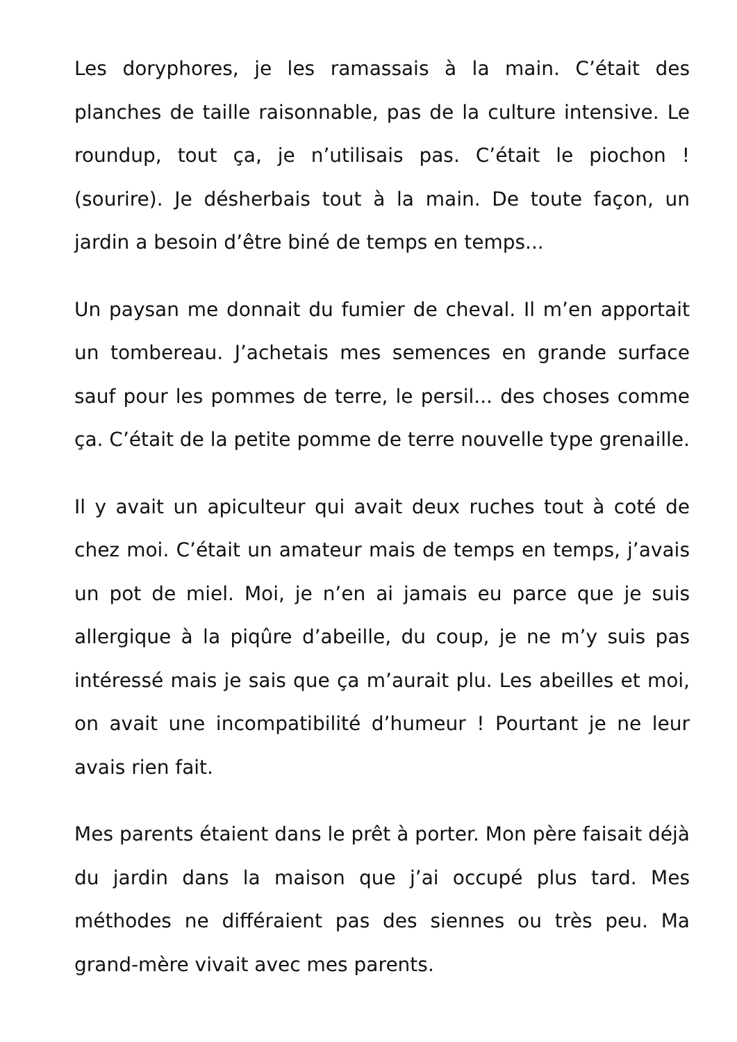Les doryphores, je les ramassais à la main. C’était des planches de taille raisonnable, pas de la culture intensive. Le roundup, tout ça, je n’utilisais pas. C’était le piochon ! (sourire). Je désherbais tout à la main. De toute façon, un jardin a besoin d’être biné de temps en temps...
Un paysan me donnait du fumier de cheval. Il m’en apportait un tombereau. J’achetais mes semences en grande surface sauf pour les pommes de terre, le persil... des choses comme ça. C’était de la petite pomme de terre nouvelle type grenaille.
Il y avait un apiculteur qui avait deux ruches tout à coté de chez moi. C’était un amateur mais de temps en temps, j’avais un pot de miel. Moi, je n’en ai jamais eu parce que je suis allergique à la piqûre d’abeille, du coup, je ne m’y suis pas intéressé mais je sais que ça m’aurait plu. Les abeilles et moi, on avait une incompatibilité d’humeur ! Pourtant je ne leur avais rien fait.
Mes parents étaient dans le prêt à porter. Mon père faisait déjà du jardin dans la maison que j’ai occupé plus tard. Mes méthodes ne différaient pas des siennes ou très peu. Ma grand-mère vivait avec mes parents.